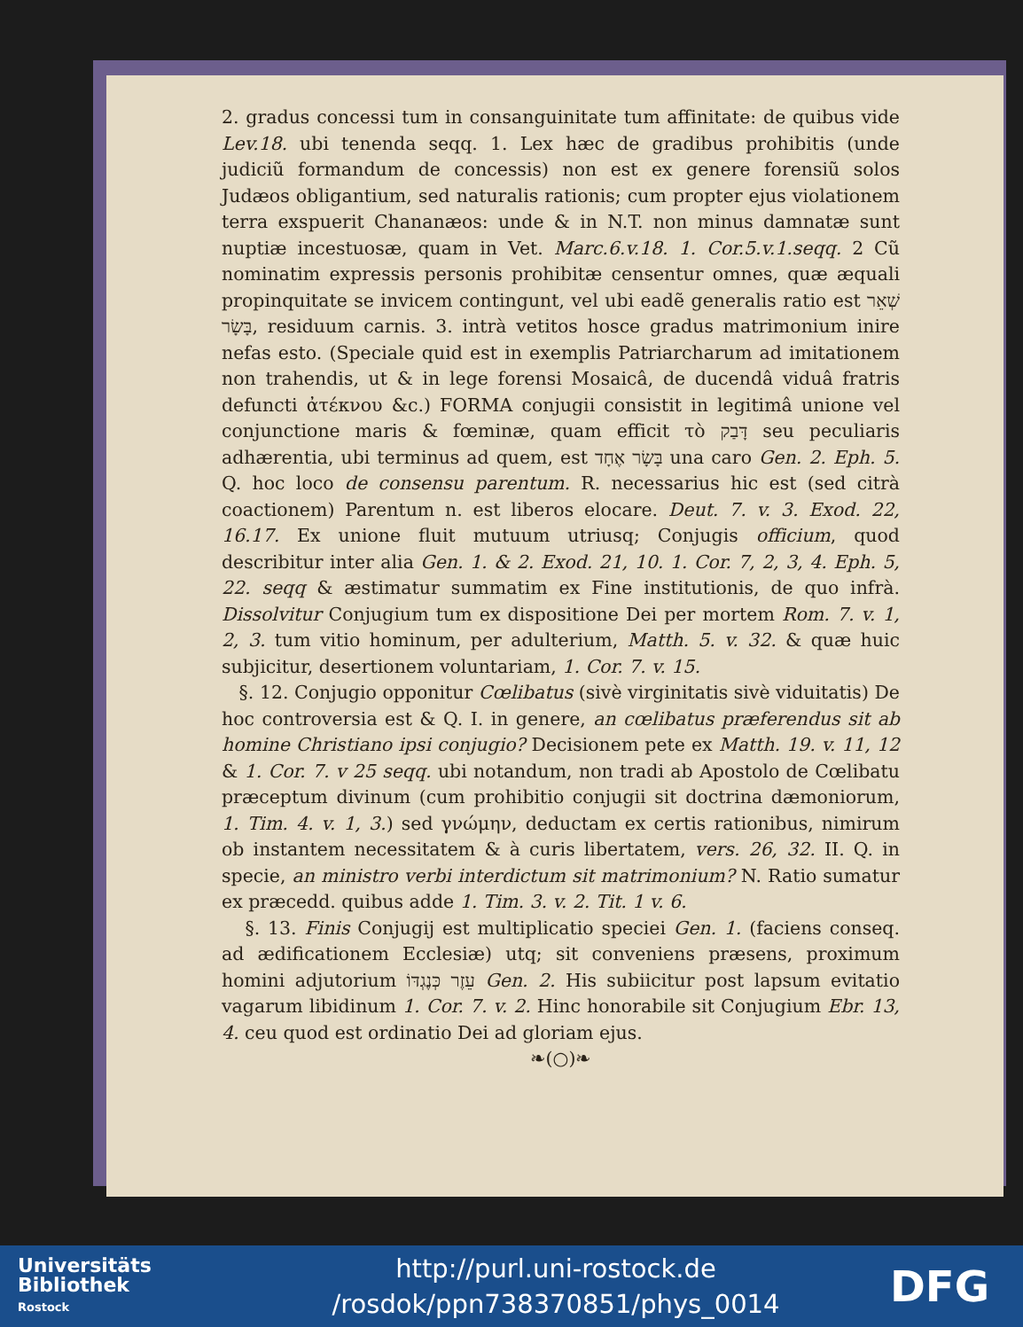2. gradus concessi tum in consanguinitate tum affinitate: de quibus vide Lev.18. ubi tenenda seqq. 1. Lex hæc de gradibus prohibitis (unde judiciũ formandum de concessis) non est ex genere forensiũ solos Judæos obligantium, sed naturalis rationis; cum propter ejus violationem terra exspuerit Chananæos: unde & in N.T. non minus damnatæ sunt nuptiæ incestuosæ, quam in Vet. Marc.6.v.18. 1. Cor.5.v.1.seqq. 2 Cũ nominatim expressis personis prohibitæ censentur omnes, quæ æquali propinquitate se invicem contingunt, vel ubi eadẽ generalis ratio est שְׁאֵר בָּשָׂר, residuum carnis. 3. intrà vetitos hosce gradus matrimonium inire nefas esto. (Speciale quid est in exemplis Patriarcharum ad imitationem non trahendis, ut & in lege forensi Mosaicâ, de ducendâ viduâ fratris defuncti ἀτέκνου &c.) FORMA conjugii consistit in legitimâ unione vel conjunctione maris & fœminæ, quam efficit τὸ דָּבַק seu peculiaris adhærentia, ubi terminus ad quem, est בָּשָׂר אֶחָד una caro Gen. 2. Eph. 5. Q. hoc loco de consensu parentum. R. necessarius hic est (sed citrà coactionem) Parentum n. est liberos elocare. Deut. 7. v. 3. Exod. 22, 16.17. Ex unione fluit mutuum utriusq; Conjugis officium, quod describitur inter alia Gen. 1. & 2. Exod. 21, 10. 1. Cor. 7, 2, 3, 4. Eph. 5, 22. seqq & æstimatur summatim ex Fine institutionis, de quo infrà. Dissolvitur Conjugium tum ex dispositione Dei per mortem Rom. 7. v. 1, 2, 3. tum vitio hominum, per adulterium, Matth. 5. v. 32. & quæ huic subjicitur, desertionem voluntariam, 1. Cor. 7. v. 15.
§. 12. Conjugio opponitur Cœlibatus (sivè virginitatis sivè viduitatis) De hoc controversia est & Q. I. in genere, an cœlibatus præferendus sit ab homine Christiano ipsi conjugio? Decisionem pete ex Matth. 19. v. 11, 12 & 1. Cor. 7. v 25 seqq. ubi notandum, non tradi ab Apostolo de Cœlibatu præceptum divinum (cum prohibitio conjugii sit doctrina dæmoniorum, 1. Tim. 4. v. 1, 3.) sed γνώμην, deductam ex certis rationibus, nimirum ob instantem necessitatem & à curis libertatem, vers. 26, 32. II. Q. in specie, an ministro verbi interdictum sit matrimonium? N. Ratio sumatur ex præcedd. quibus adde 1. Tim. 3. v. 2. Tit. 1 v. 6.
§. 13. Finis Conjugij est multiplicatio speciei Gen. 1. (faciens conseq. ad ædificationem Ecclesiæ) utq; sit conveniens præsens, proximum homini adjutorium עֵזֶר כְּנֶגְדּוֹ Gen. 2. His subiicitur post lapsum evitatio vagarum libidinum 1. Cor. 7. v. 2. Hinc honorabile sit Conjugium Ebr. 13, 4. ceu quod est ordinatio Dei ad gloriam ejus.
❧(○)❧
Universitäts
Bibliothek
Rostock
http://purl.uni-rostock.de
/rosdok/ppn738370851/phys_0014
DFG